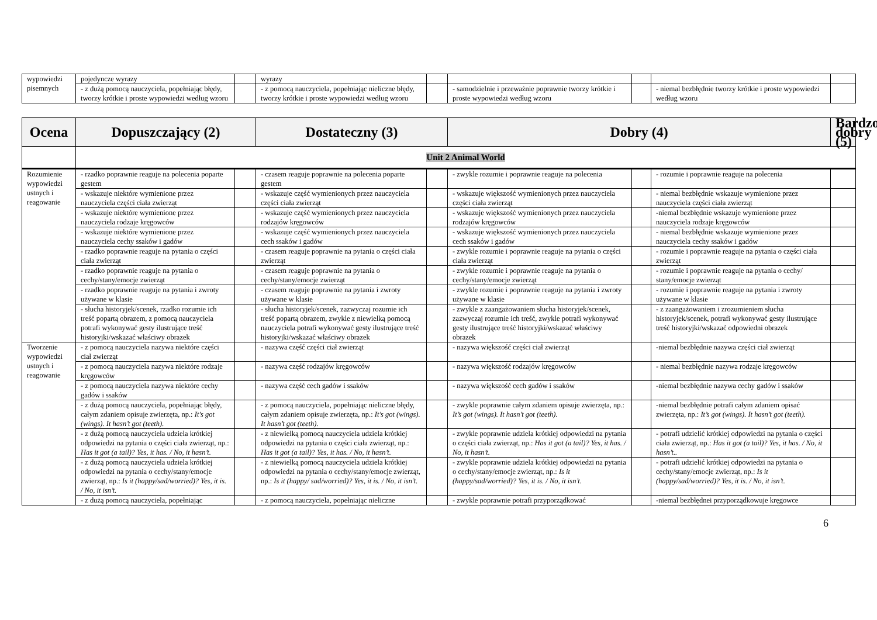| wypowiedzi pisemnych | pojedyncze wyrazy | | wyrazy | | | | | |
| | - z dużą pomocą nauczyciela, popełniając błędy, tworzy krótkie i proste wypowiedzi według wzoru | | - z pomocą nauczyciela, popełniając nieliczne błędy, tworzy krótkie i proste wypowiedzi według wzoru | | - samodzielnie i przeważnie poprawnie tworzy krótkie i proste wypowiedzi według wzoru | | - niemal bezbłędnie tworzy krótkie i proste wypowiedzi według wzoru | |
| Ocena | Dopuszczający (2) | | Dostateczny (3) | | Dobry (4) | | | Bardzo dobry (5) |
| --- | --- | --- | --- | --- | --- | --- | --- | --- |
| | Unit 2 Animal World | | | | | | | |
| Rozumienie wypowiedzi ustnych i reagowanie | - rzadko poprawnie reaguje na polecenia poparte gestem | | - czasem reaguje poprawnie na polecenia poparte gestem | | - zwykle rozumie i poprawnie reaguje na polecenia | | - rozumie i poprawnie reaguje na polecenia | |
| | - wskazuje niektóre wymienione przez nauczyciela części ciała zwierząt | | - wskazuje część wymienionych przez nauczyciela części ciała zwierząt | | - wskazuje większość wymienionych przez nauczyciela części ciała zwierząt | | - niemal bezbłędnie wskazuje wymienione przez nauczyciela części ciała zwierząt | |
| | - wskazuje niektóre wymienione przez nauczyciela rodzaje kręgowców | | - wskazuje część wymienionych przez nauczyciela rodzajów kręgowców | | - wskazuje większość wymienionych przez nauczyciela rodzajów kręgowców | | -niemal bezbłędnie wskazuje wymienione przez nauczyciela rodzaje kręgowców | |
| | - wskazuje niektóre wymienione przez nauczyciela cechy ssaków i gadów | | - wskazuje część wymienionych przez nauczyciela cech ssaków i gadów | | - wskazuje większość wymienionych przez nauczyciela cech ssaków i gadów | | - niemal bezbłędnie wskazuje wymienione przez nauczyciela cechy ssaków i gadów | |
| | - rzadko poprawnie reaguje na pytania o części ciała zwierząt | | - czasem reaguje poprawnie na pytania o części ciała zwierząt | | - zwykle rozumie i poprawnie reaguje na pytania o części ciała zwierząt | | - rozumie i poprawnie reaguje na pytania o części ciała zwierząt | |
| | - rzadko poprawnie reaguje na pytania o cechy/stany/emocje zwierząt | | - czasem reaguje poprawnie na pytania o cechy/stany/emocje zwierząt | | - zwykle rozumie i poprawnie reaguje na pytania o cechy/stany/emocje zwierząt | | - rozumie i poprawnie reaguje na pytania o cechy/ stany/emocje zwierząt | |
| | - rzadko poprawnie reaguje na pytania i zwroty używane w klasie | | - czasem reaguje poprawnie na pytania i zwroty używane w klasie | | - zwykle rozumie i poprawnie reaguje na pytania i zwroty używane w klasie | | - rozumie i poprawnie reaguje na pytania i zwroty używane w klasie | |
| | - słucha historyjek/scenek, rzadko rozumie ich treść popartą obrazem, z pomocą nauczyciela potrafi wykonywać gesty ilustrujące treść historyjki/wskazać właściwy obrazek | | - słucha historyjek/scenek, zazwyczaj rozumie ich treść popartą obrazem, zwykle z niewielką pomocą nauczyciela potrafi wykonywać gesty ilustrujące treść historyjki/wskazać właściwy obrazek | | - zwykle z zaangażowaniem słucha historyjek/scenek, zazwyczaj rozumie ich treść, zwykle potrafi wykonywać gesty ilustrujące treść historyjki/wskazać właściwy obrazek | | - z zaangażowaniem i zrozumieniem słucha historyjek/scenek, potrafi wykonywać gesty ilustrujące treść historyjki/wskazać odpowiedni obrazek | |
| Tworzenie wypowiedzi ustnych i reagowanie | - z pomocą nauczyciela nazywa niektóre części ciał zwierząt | | - nazywa część części ciał zwierząt | | - nazywa większość części ciał zwierząt | | -niemal bezbłędnie nazywa części ciał zwierząt | |
| | - z pomocą nauczyciela nazywa niektóre rodzaje kręgowców | | - nazywa część rodzajów kręgowców | | - nazywa większość rodzajów kręgowców | | - niemal bezbłędnie nazywa rodzaje kręgowców | |
| | - z pomocą nauczyciela nazywa niektóre cechy gadów i ssaków | | - nazywa część cech gadów i ssaków | | - nazywa większość cech gadów i ssaków | | -niemal bezbłędnie nazywa cechy gadów i ssaków | |
| | - z dużą pomocą nauczyciela, popełniając błędy, całym zdaniem opisuje zwierzęta, np.: It’s got (wings). It hasn’t got (teeth). | | - z pomocą nauczyciela, popełniając nieliczne błędy, całym zdaniem opisuje zwierzęta, np.: It’s got (wings). It hasn’t got (teeth). | | - zwykle poprawnie całym zdaniem opisuje zwierzęta, np.: It’s got (wings). It hasn’t got (teeth). | | -niemal bezbłędnie potrafi całym zdaniem opisać zwierzęta, np.: It’s got (wings). It hasn’t got (teeth). | |
| | - z dużą pomocą nauczyciela udziela krótkiej odpowiedzi na pytania o części ciała zwierząt, np.: Has it got (a tail)? Yes, it has. / No, it hasn’t. | | - z niewielką pomocą nauczyciela udziela krótkiej odpowiedzi na pytania o części ciała zwierząt, np.: Has it got (a tail)? Yes, it has. / No, it hasn’t. | | - zwykle poprawnie udziela krótkiej odpowiedzi na pytania o części ciała zwierząt, np.: Has it got (a tail)? Yes, it has. / No, it hasn’t. | | - potrafi udzielić krótkiej odpowiedzi na pytania o części ciała zwierząt, np.: Has it got (a tail)? Yes, it has. / No, it hasn’t.. | |
| | - z dużą pomocą nauczyciela udziela krótkiej odpowiedzi na pytania o cechy/stany/emocje zwierząt, np.: Is it (happy/sad/worried)? Yes, it is. / No, it isn’t. | | - z niewielką pomocą nauczyciela udziela krótkiej odpowiedzi na pytania o cechy/stany/emocje zwierząt, np.: Is it (happy/ sad/worried)? Yes, it is. / No, it isn’t. | | - zwykle poprawnie udziela krótkiej odpowiedzi na pytania o cechy/stany/emocje zwierząt, np.: Is it (happy/sad/worried)? Yes, it is. / No, it isn’t. | | - potrafi udzielić krótkiej odpowiedzi na pytania o cechy/stany/emocje zwierząt, np.: Is it (happy/sad/worried)? Yes, it is. / No, it isn’t. | |
| | - z dużą pomocą nauczyciela, popełniając | | - z pomocą nauczyciela, popełniając nieliczne | | - zwykle poprawnie potrafi przyporządkować | | -niemal bezbłędnei przyporządkowuje kręgowce | |
6